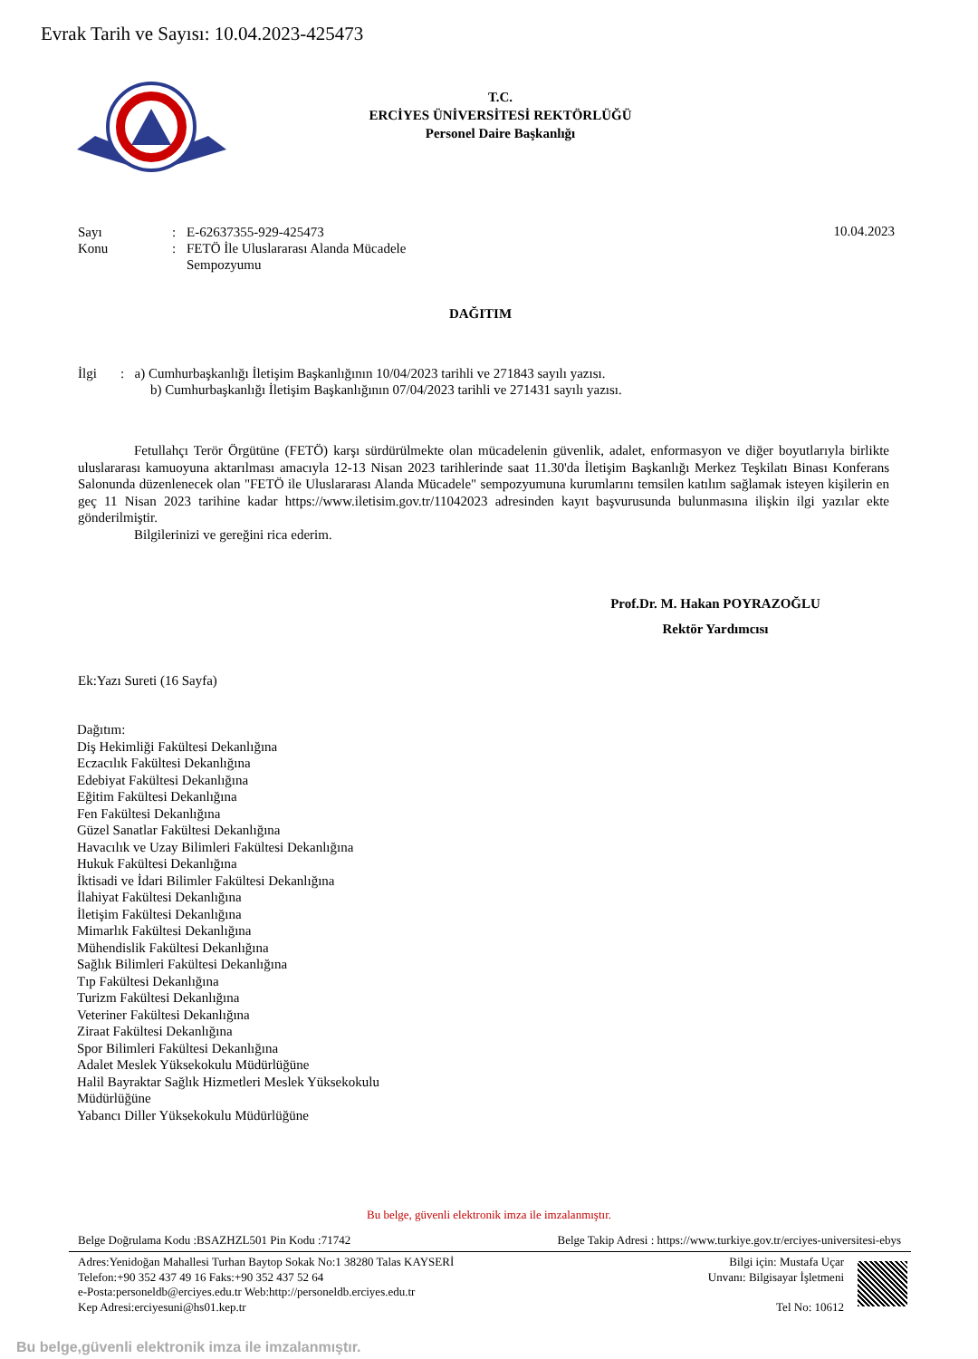Evrak Tarih ve Sayısı: 10.04.2023-425473
T.C.
ERCİYES ÜNİVERSİTESİ REKTÖRLÜĞÜ
Personel Daire Başkanlığı
| Sayı | : | E-62637355-929-425473 |
| Konu | : | FETÖ İle Uluslararası Alanda Mücadele Sempozyumu |
10.04.2023
DAĞITIM
İlgi : a) Cumhurbaşkanlığı İletişim Başkanlığının 10/04/2023 tarihli ve 271843 sayılı yazısı.
b) Cumhurbaşkanlığı İletişim Başkanlığının 07/04/2023 tarihli ve 271431 sayılı yazısı.
Fetullahçı Terör Örgütüne (FETÖ) karşı sürdürülmekte olan mücadelenin güvenlik, adalet, enformasyon ve diğer boyutlarıyla birlikte uluslararası kamuoyuna aktarılması amacıyla 12-13 Nisan 2023 tarihlerinde saat 11.30'da İletişim Başkanlığı Merkez Teşkilatı Binası Konferans Salonunda düzenlenecek olan "FETÖ ile Uluslararası Alanda Mücadele" sempozyumuna kurumlarını temsilen katılım sağlamak isteyen kişilerin en geç 11 Nisan 2023 tarihine kadar https://www.iletisim.gov.tr/11042023 adresinden kayıt başvurusunda bulunmasına ilişkin ilgi yazılar ekte gönderilmiştir.
Bilgilerinizi ve gereğini rica ederim.
Prof.Dr. M. Hakan POYRAZOĞLU
Rektör Yardımcısı
Ek:Yazı Sureti (16 Sayfa)
Dağıtım:
Diş Hekimliği Fakültesi Dekanlığına
Eczacılık Fakültesi Dekanlığına
Edebiyat Fakültesi Dekanlığına
Eğitim Fakültesi Dekanlığına
Fen Fakültesi Dekanlığına
Güzel Sanatlar Fakültesi Dekanlığına
Havacılık ve Uzay Bilimleri Fakültesi Dekanlığına
Hukuk Fakültesi Dekanlığına
İktisadi ve İdari Bilimler Fakültesi Dekanlığına
İlahiyat Fakültesi Dekanlığına
İletişim Fakültesi Dekanlığına
Mimarlık Fakültesi Dekanlığına
Mühendislik Fakültesi Dekanlığına
Sağlık Bilimleri Fakültesi Dekanlığına
Tıp Fakültesi Dekanlığına
Turizm Fakültesi Dekanlığına
Veteriner Fakültesi Dekanlığına
Ziraat Fakültesi Dekanlığına
Spor Bilimleri Fakültesi Dekanlığına
Adalet Meslek Yüksekokulu Müdürlüğüne
Halil Bayraktar Sağlık Hizmetleri Meslek Yüksekokulu
Müdürlüğüne
Yabancı Diller Yüksekokulu Müdürlüğüne
Bu belge, güvenli elektronik imza ile imzalanmıştır.
Belge Doğrulama Kodu :BSAZHZL501 Pin Kodu :71742
Belge Takip Adresi : https://www.turkiye.gov.tr/erciyes-universitesi-ebys
Adres:Yenidoğan Mahallesi Turhan Baytop Sokak No:1 38280 Talas KAYSERİ
Telefon:+90 352 437 49 16 Faks:+90 352 437 52 64
e-Posta:personeldb@erciyes.edu.tr Web:http://personeldb.erciyes.edu.tr
Kep Adresi:erciyesuni@hs01.kep.tr
Bilgi için: Mustafa Uçar
Unvanı: Bilgisayar İşletmeni
Tel No: 10612
Bu belge,güvenli elektronik imza ile imzalanmıştır.